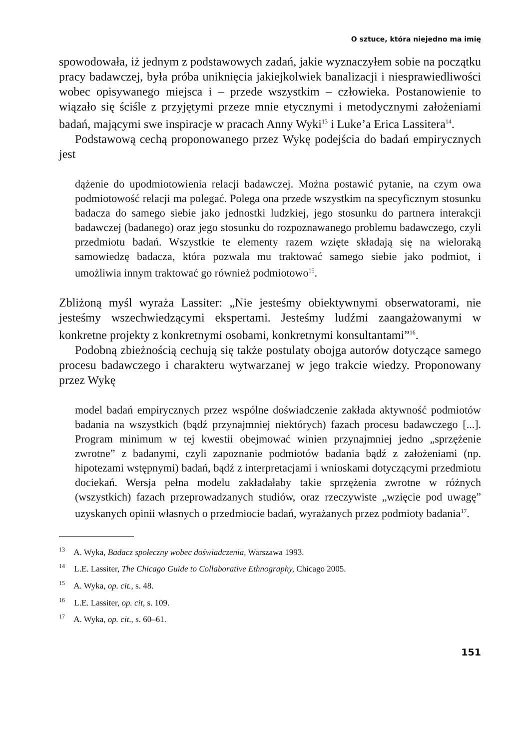O sztuce, która niejedno ma imię
spowodowała, iż jednym z podstawowych zadań, jakie wyznaczyłem sobie na początku pracy badawczej, była próba uniknięcia jakiejkolwiek banalizacji i niesprawiedliwości wobec opisywanego miejsca i – przede wszystkim – człowieka. Postanowienie to wiązało się ściśle z przyjętymi przeze mnie etycznymi i metodycznymi założeniami badań, mającymi swe inspiracje w pracach Anny Wyki<sup>13</sup> i Luke’a Erica Lassitera<sup>14</sup>.
Podstawową cechą proponowanego przez Wykę podejścia do badań empirycznych jest
dążenie do upodmiotowienia relacji badawczej. Można postawić pytanie, na czym owa podmiotowość relacji ma polegać. Polega ona przede wszystkim na specyficznym stosunku badacza do samego siebie jako jednostki ludzkiej, jego stosunku do partnera interakcji badawczej (badanego) oraz jego stosunku do rozpoznawanego problemu badawczego, czyli przedmiotu badań. Wszystkie te elementy razem wzięte składają się na wieloraką samowiedzę badacza, która pozwala mu traktować samego siebie jako podmiot, i umożliwia innym traktować go również podmiotowo<sup>15</sup>.
Zbliżoną myśl wyraża Lassiter: „Nie jesteśmy obiektywnymi obserwatorami, nie jesteśmy wszechwiedzącymi ekspertami. Jesteśmy ludźmi zaangażowanymi w konkretne projekty z konkretnymi osobami, konkretnymi konsultantami”<sup>16</sup>.
Podobną zbieżnością cechują się także postulaty obojga autorów dotyczące samego procesu badawczego i charakteru wytwarzanej w jego trakcie wiedzy. Proponowany przez Wykę
model badań empirycznych przez wspólne doświadczenie zakłada aktywność podmiotów badania na wszystkich (bądź przynajmniej niektórych) fazach procesu badawczego [...]. Program minimum w tej kwestii obejmować winien przynajmniej jedno „sprzężenie zwrotne” z badanymi, czyli zapoznanie podmiotów badania bądź z założeniami (np. hipotezami wstępnymi) badań, bądź z interpretacjami i wnioskami dotyczącymi przedmiotu dociekań. Wersja pełna modelu zakładałaby takie sprzężenia zwrotne w różnych (wszystkich) fazach przeprowadzanych studiów, oraz rzeczywiste „wzięcie pod uwagę” uzyskanych opinii własnych o przedmiocie badań, wyrażanych przez podmioty badania<sup>17</sup>.
<sup>13</sup> A. Wyka, Badacz społeczny wobec doświadczenia, Warszawa 1993.
<sup>14</sup> L.E. Lassiter, The Chicago Guide to Collaborative Ethnography, Chicago 2005.
<sup>15</sup> A. Wyka, op. cit., s. 48.
<sup>16</sup> L.E. Lassiter, op. cit, s. 109.
<sup>17</sup> A. Wyka, op. cit., s. 60–61.
151